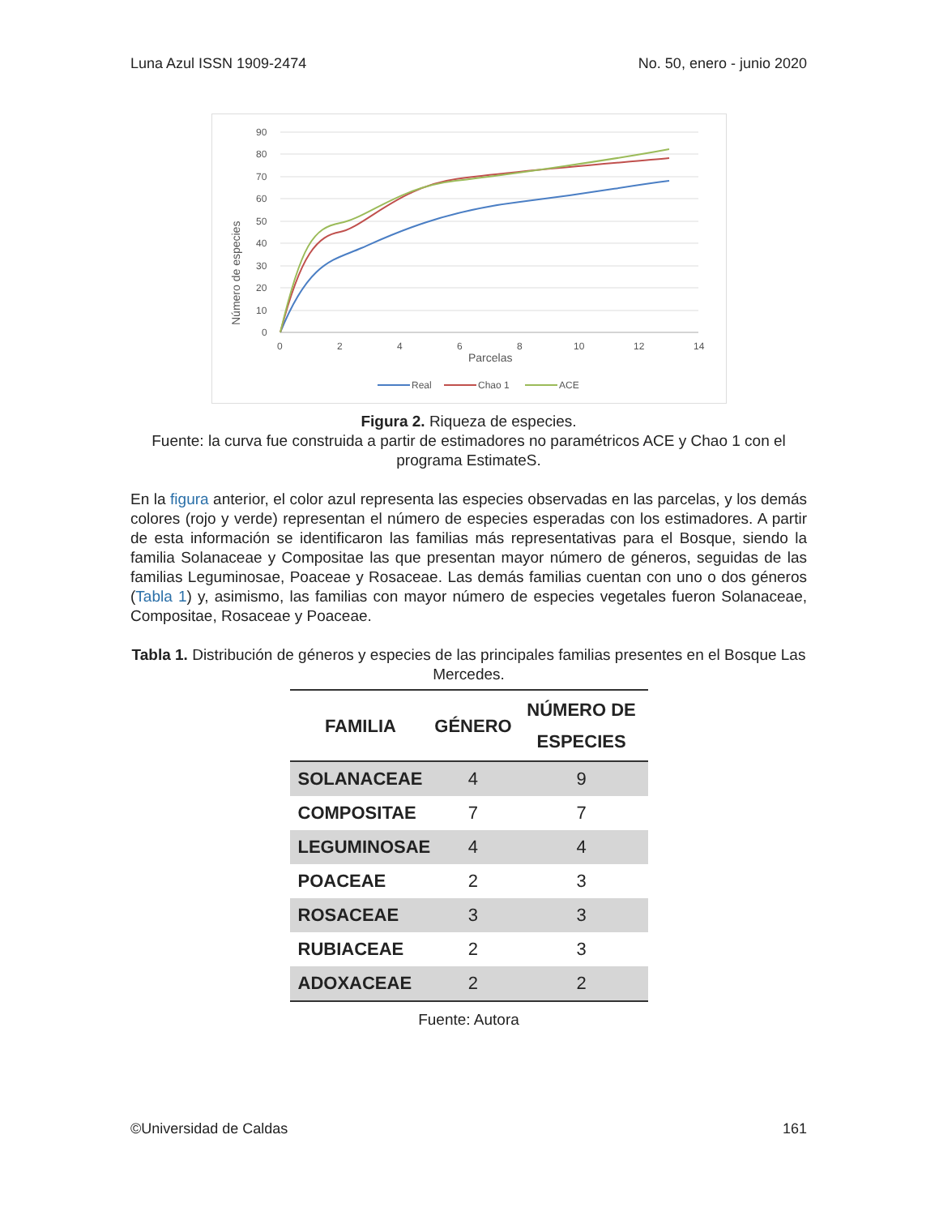Luna Azul ISSN 1909-2474 No. 50, enero - junio 2020
Número de especies
90
80
70
60
50
40
30
20
10
0
0
2
4
6
8
10
12
14
Parcelas
Real
Chao 1
ACE
Figura 2. Riqueza de especies.
Fuente: la curva fue construida a partir de estimadores no paramétricos ACE y Chao 1 con el programa EstimateS.
En la figura anterior, el color azul representa las especies observadas en las parcelas, y los demás colores (rojo y verde) representan el número de especies esperadas con los estimadores. A partir de esta información se identificaron las familias más representativas para el Bosque, siendo la familia Solanaceae y Compositae las que presentan mayor número de géneros, seguidas de las familias Leguminosae, Poaceae y Rosaceae. Las demás familias cuentan con uno o dos géneros (Tabla 1) y, asimismo, las familias con mayor número de especies vegetales fueron Solanaceae, Compositae, Rosaceae y Poaceae.
Tabla 1. Distribución de géneros y especies de las principales familias presentes en el Bosque Las Mercedes.
| FAMILIA | GÉNERO | NÚMERO DE ESPECIES |
| --- | --- | --- |
| SOLANACEAE | 4 | 9 |
| COMPOSITAE | 7 | 7 |
| LEGUMINOSAE | 4 | 4 |
| POACEAE | 2 | 3 |
| ROSACEAE | 3 | 3 |
| RUBIACEAE | 2 | 3 |
| ADOXACEAE | 2 | 2 |
Fuente: Autora
©Universidad de Caldas 161